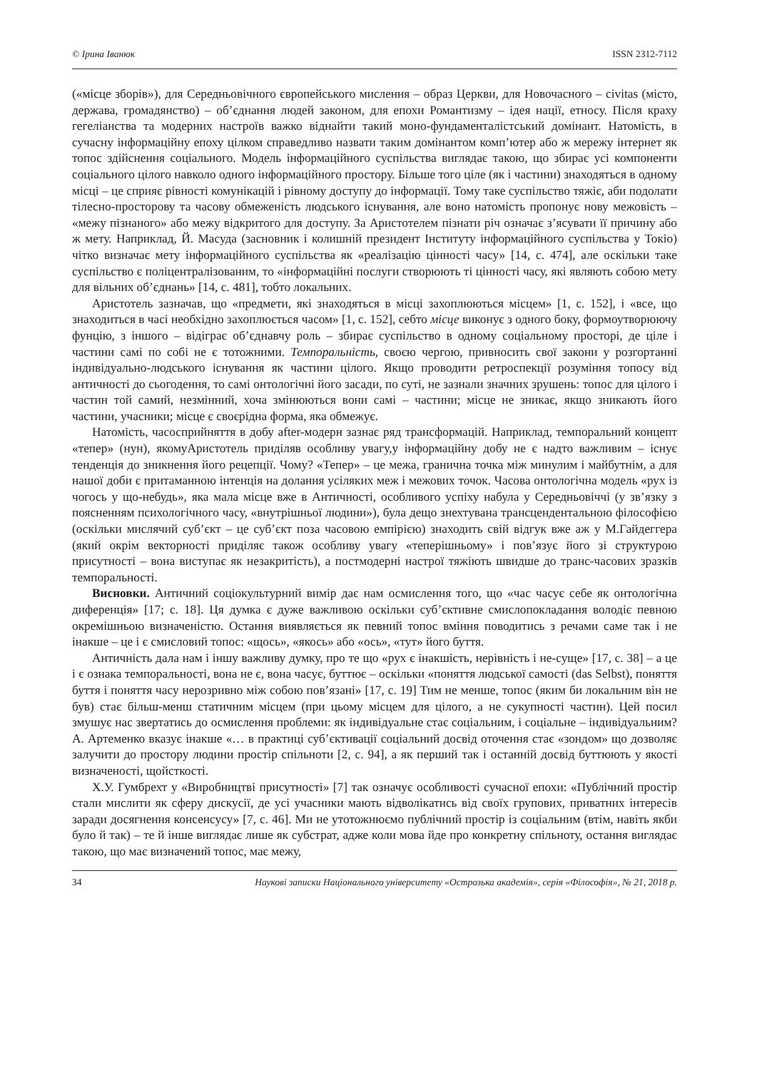© Ірина Іванюк ISSN 2312-7112
(«місце зборів»), для Середньовічного європейського мислення – образ Церкви, для Новочасного – civitas (місто, держава, громадянство) – об’єднання людей законом, для епохи Романтизму – ідея нації, етносу. Після краху гегеліанства та модерних настроїв важко віднайти такий моно-фундаменталістський домінант. Натомість, в сучасну інформаційну епоху цілком справедливо назвати таким домінантом комп’ютер або ж мережу інтернет як топос здійснення соціального. Модель інформаційного суспільства виглядає такою, що збирає усі компоненти соціального цілого навколо одного інформаційного простору. Більше того ціле (як і частини) знаходяться в одному місці – це сприяє рівності комунікацій і рівному доступу до інформації. Тому таке суспільство тяжіє, аби подолати тілесно-просторову та часову обмеженість людського існування, але воно натомість пропонує нову межовість – «межу пізнаного» або межу відкритого для доступу. За Аристотелем пізнати річ означає з’ясувати її причину або ж мету. Наприклад, Й. Масуда (засновник і колишній президент Інституту інформаційного суспільства у Токіо) чітко визначає мету інформаційного суспільства як «реалізацію цінності часу» [14, с. 474], але оскільки таке суспільство є поліцентралізованим, то «інформаційні послуги створюють ті цінності часу, які являють собою мету для вільних об’єднань» [14, с. 481], тобто локальних.
Аристотель зазначав, що «предмети, які знаходяться в місці захоплюються місцем» [1, с. 152], і «все, що знаходиться в часі необхідно захоплюється часом» [1, с. 152], себто місце виконує з одного боку, формоутворюючу фунцію, з іншого – відіграє об’єднавчу роль – збирає суспільство в одному соціальному просторі, де ціле і частини самі по собі не є тотожними. Темпоральність, своєю чергою, привносить свої закони у розгортанні індивідуально-людського існування як частини цілого. Якщо проводити ретроспекції розуміння топосу від античності до сьогодення, то самі онтологічні його засади, по суті, не зазнали значних зрушень: топос для цілого і частин той самий, незмінний, хоча змінюються вони самі – частини; місце не зникає, якщо зникають його частини, учасники; місце є своєрідна форма, яка обмежує.
Натомість, часосприйняття в добу after-модерн зазнає ряд трансформацій. Наприклад, темпоральний концепт «тепер» (нун), якомуАристотель приділяв особливу увагу,у інформаційну добу не є надто важливим – існує тенденція до зникнення його рецепції. Чому? «Тепер» – це межа, гранична точка між минулим і майбутнім, а для нашої доби є притаманною інтенція на долання усіляких меж і межових точок. Часова онтологічна модель «рух із чогось у що-небудь», яка мала місце вже в Античності, особливого успіху набула у Середньовіччі (у зв’язку з поясненням психологічного часу, «внутрішньої людини»), була дещо знехтувана трансцендентальною філософією (оскільки мислячий суб’єкт – це суб’єкт поза часовою емпірією) знаходить свій відгук вже аж у М.Гайдеггера (який окрім векторності приділяє також особливу увагу «теперішньому» і пов’язує його зі структурою присутності – вона виступає як незакритість), а постмодерні настрої тяжіють швидше до транс-часових зразків темпоральності.
Висновки. Античний соціокультурний вимір дає нам осмислення того, що «час часує себе як онтологічна диференція» [17; с. 18]. Ця думка є дуже важливою оскільки суб’єктивне смислопокладання володіє певною окремішньою визначеністю. Остання виявляється як певний топос вміння поводитись з речами саме так і не інакше – це і є смисловий топос: «щось», «якось» або «ось», «тут» його буття.
Античність дала нам і іншу важливу думку, про те що «рух є інакшість, нерівність і не-суще» [17, с. 38] – а це і є ознака темпоральності, вона не є, вона часує, буттює – оскільки «поняття людської самості (das Selbst), поняття буття і поняття часу нерозривно між собою пов’язані» [17, с. 19] Тим не менше, топос (яким би локальним він не був) стає більш-менш статичним місцем (при цьому місцем для цілого, а не сукупності частин). Цей посил змушує нас звертатись до осмислення проблеми: як індивідуальне стає соціальним, і соціальне – індивідуальним? А. Артеменко вказує інакше «… в практиці суб’єктивації соціальний досвід оточення стає «зондом» що дозволяє залучити до простору людини простір спільноти [2, с. 94], а як перший так і останній досвід буттюють у якості визначеності, щойсткості.
Х.У. Гумбрехт у «Виробництві присутності» [7] так означує особливості сучасної епохи: «Публічний простір стали мислити як сферу дискусії, де усі учасники мають відволікатись від своїх групових, приватних інтересів заради досягнення консенсусу» [7, с. 46]. Ми не утотожнюємо публічний простір із соціальним (втім, навіть якби було й так) – те й інше виглядає лише як субстрат, адже коли мова йде про конкретну спільноту, остання виглядає такою, що має визначений топос, має межу,
34 Наукові записки Національного університету «Острозька академія», серія «Філософія», № 21, 2018 р.